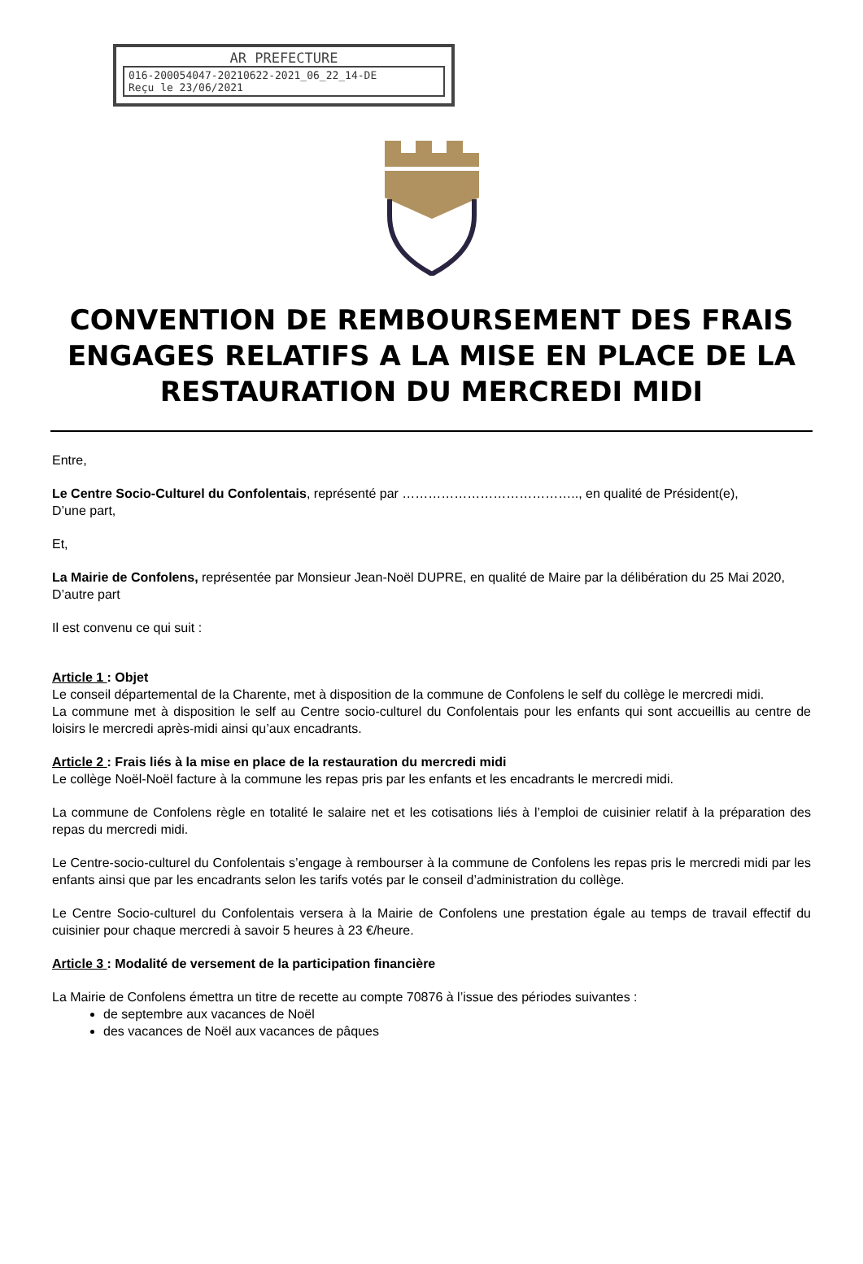AR PREFECTURE
016-200054047-20210622-2021_06_22_14-DE
Reçu le 23/06/2021
CONVENTION DE REMBOURSEMENT DES FRAIS ENGAGES RELATIFS A LA MISE EN PLACE DE LA RESTAURATION DU MERCREDI MIDI
Entre,
Le Centre Socio-Culturel du Confolentais, représenté par ………………………………….., en qualité de Président(e),
D’une part,
Et,
La Mairie de Confolens, représentée par Monsieur Jean-Noël DUPRE, en qualité de Maire par la délibération du 25 Mai 2020,
D’autre part
Il est convenu ce qui suit :
Article 1 : Objet
Le conseil départemental de la Charente, met à disposition de la commune de Confolens le self du collège le mercredi midi.
La commune met à disposition le self au Centre socio-culturel du Confolentais pour les enfants qui sont accueillis au centre de loisirs le mercredi après-midi ainsi qu’aux encadrants.
Article 2 : Frais liés à la mise en place de la restauration du mercredi midi
Le collège Noël-Noël facture à la commune les repas pris par les enfants et les encadrants le mercredi midi.
La commune de Confolens règle en totalité le salaire net et les cotisations liés à l’emploi de cuisinier relatif à la préparation des repas du mercredi midi.
Le Centre-socio-culturel du Confolentais s’engage à rembourser à la commune de Confolens les repas pris le mercredi midi par les enfants ainsi que par les encadrants selon les tarifs votés par le conseil d’administration du collège.
Le Centre Socio-culturel du Confolentais versera à la Mairie de Confolens une prestation égale au temps de travail effectif du cuisinier pour chaque mercredi à savoir 5 heures à 23 €/heure.
Article 3 : Modalité de versement de la participation financière
La Mairie de Confolens émettra un titre de recette au compte 70876 à l’issue des périodes suivantes :
de septembre aux vacances de Noël
des vacances de Noël aux vacances de pâques